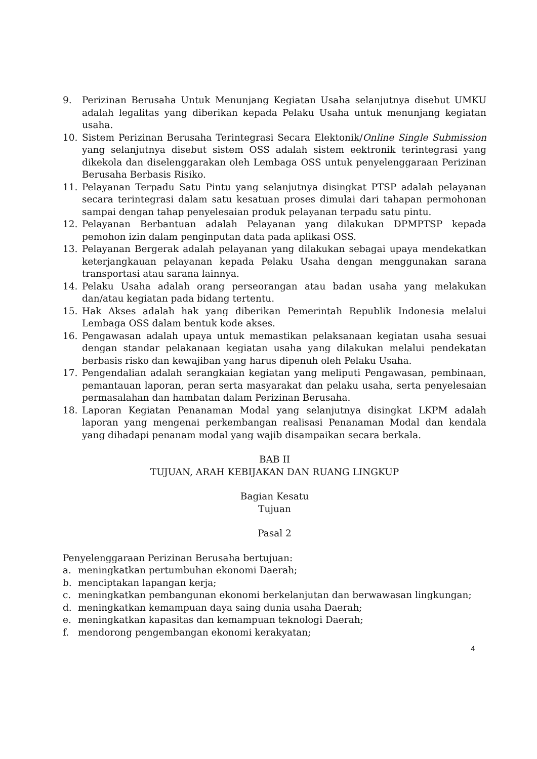9. Perizinan Berusaha Untuk Menunjang Kegiatan Usaha selanjutnya disebut UMKU adalah legalitas yang diberikan kepada Pelaku Usaha untuk menunjang kegiatan usaha.
10. Sistem Perizinan Berusaha Terintegrasi Secara Elektonik/Online Single Submission yang selanjutnya disebut sistem OSS adalah sistem eektronik terintegrasi yang dikekola dan diselenggarakan oleh Lembaga OSS untuk penyelenggaraan Perizinan Berusaha Berbasis Risiko.
11. Pelayanan Terpadu Satu Pintu yang selanjutnya disingkat PTSP adalah pelayanan secara terintegrasi dalam satu kesatuan proses dimulai dari tahapan permohonan sampai dengan tahap penyelesaian produk pelayanan terpadu satu pintu.
12. Pelayanan Berbantuan adalah Pelayanan yang dilakukan DPMPTSP kepada pemohon izin dalam penginputan data pada aplikasi OSS.
13. Pelayanan Bergerak adalah pelayanan yang dilakukan sebagai upaya mendekatkan keterjangkauan pelayanan kepada Pelaku Usaha dengan menggunakan sarana transportasi atau sarana lainnya.
14. Pelaku Usaha adalah orang perseorangan atau badan usaha yang melakukan dan/atau kegiatan pada bidang tertentu.
15. Hak Akses adalah hak yang diberikan Pemerintah Republik Indonesia melalui Lembaga OSS dalam bentuk kode akses.
16. Pengawasan adalah upaya untuk memastikan pelaksanaan kegiatan usaha sesuai dengan standar pelakanaan kegiatan usaha yang dilakukan melalui pendekatan berbasis risko dan kewajiban yang harus dipenuh oleh Pelaku Usaha.
17. Pengendalian adalah serangkaian kegiatan yang meliputi Pengawasan, pembinaan, pemantauan laporan, peran serta masyarakat dan pelaku usaha, serta penyelesaian permasalahan dan hambatan dalam Perizinan Berusaha.
18. Laporan Kegiatan Penanaman Modal yang selanjutnya disingkat LKPM adalah laporan yang mengenai perkembangan realisasi Penanaman Modal dan kendala yang dihadapi penanam modal yang wajib disampaikan secara berkala.
BAB II
TUJUAN, ARAH KEBIJAKAN DAN RUANG LINGKUP
Bagian Kesatu
Tujuan
Pasal 2
Penyelenggaraan Perizinan Berusaha bertujuan:
a. meningkatkan pertumbuhan ekonomi Daerah;
b. menciptakan lapangan kerja;
c. meningkatkan pembangunan ekonomi berkelanjutan dan berwawasan lingkungan;
d. meningkatkan kemampuan daya saing dunia usaha Daerah;
e. meningkatkan kapasitas dan kemampuan teknologi Daerah;
f. mendorong pengembangan ekonomi kerakyatan;
4